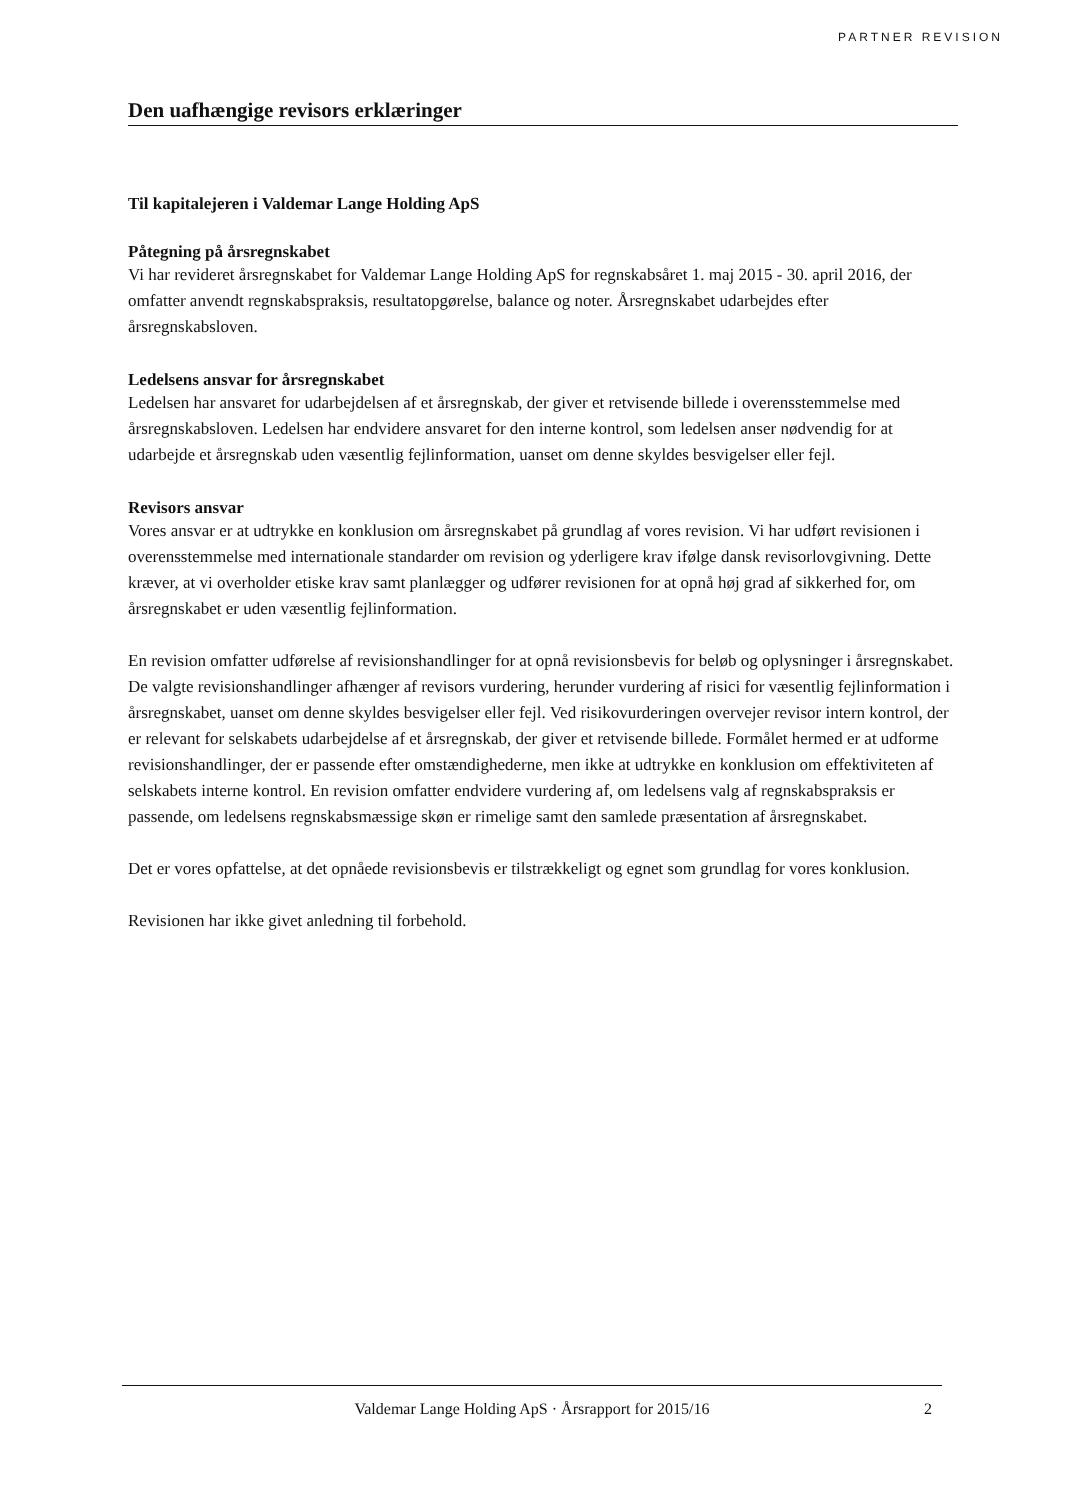PARTNER REVISION
Den uafhængige revisors erklæringer
Til kapitalejeren i Valdemar Lange Holding ApS
Påtegning på årsregnskabet
Vi har revideret årsregnskabet for Valdemar Lange Holding ApS for regnskabsåret 1. maj 2015 - 30. april 2016, der omfatter anvendt regnskabspraksis, resultatopgørelse, balance og noter. Årsregnskabet udarbejdes efter årsregnskabsloven.
Ledelsens ansvar for årsregnskabet
Ledelsen har ansvaret for udarbejdelsen af et årsregnskab, der giver et retvisende billede i overensstemmelse med årsregnskabsloven. Ledelsen har endvidere ansvaret for den interne kontrol, som ledelsen anser nødvendig for at udarbejde et årsregnskab uden væsentlig fejlinformation, uanset om denne skyldes besvigelser eller fejl.
Revisors ansvar
Vores ansvar er at udtrykke en konklusion om årsregnskabet på grundlag af vores revision. Vi har udført revisionen i overensstemmelse med internationale standarder om revision og yderligere krav ifølge dansk revisorlovgivning. Dette kræver, at vi overholder etiske krav samt planlægger og udfører revisionen for at opnå høj grad af sikkerhed for, om årsregnskabet er uden væsentlig fejlinformation.
En revision omfatter udførelse af revisionshandlinger for at opnå revisionsbevis for beløb og oplysninger i årsregnskabet. De valgte revisionshandlinger afhænger af revisors vurdering, herunder vurdering af risici for væsentlig fejlinformation i årsregnskabet, uanset om denne skyldes besvigelser eller fejl. Ved risikovurderingen overvejer revisor intern kontrol, der er relevant for selskabets udarbejdelse af et årsregnskab, der giver et retvisende billede. Formålet hermed er at udforme revisionshandlinger, der er passende efter omstændighederne, men ikke at udtrykke en konklusion om effektiviteten af selskabets interne kontrol. En revision omfatter endvidere vurdering af, om ledelsens valg af regnskabspraksis er passende, om ledelsens regnskabsmæssige skøn er rimelige samt den samlede præsentation af årsregnskabet.
Det er vores opfattelse, at det opnåede revisionsbevis er tilstrækkeligt og egnet som grundlag for vores konklusion.
Revisionen har ikke givet anledning til forbehold.
Valdemar Lange Holding ApS · Årsrapport for 2015/16
2